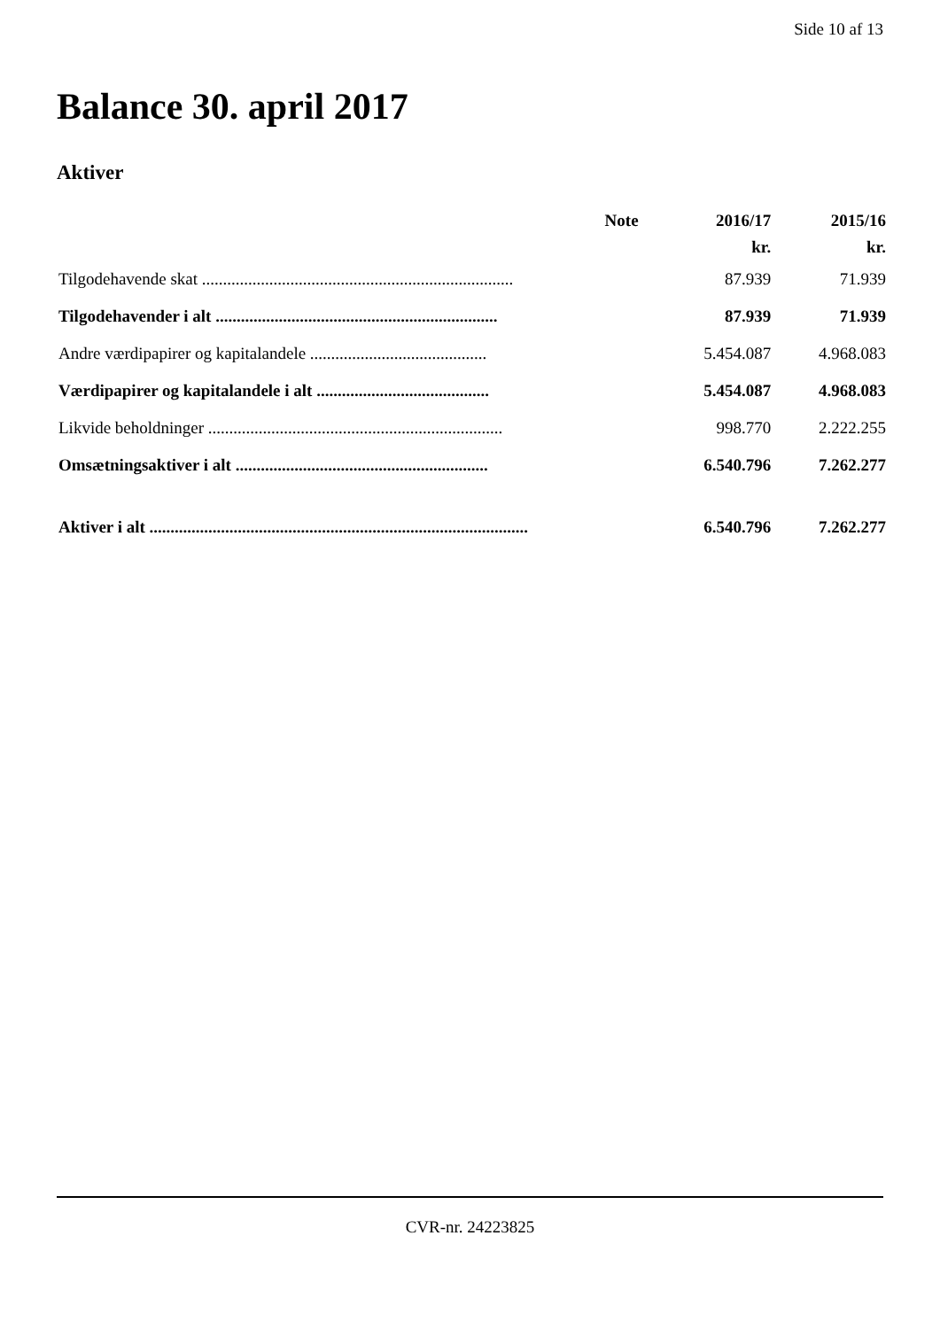Side 10 af 13
Balance 30. april 2017
Aktiver
| | Note | 2016/17 | 2015/16 |
| --- | --- | --- | --- |
| | | kr. | kr. |
| Tilgodehavende skat .......................................................................... | | 87.939 | 71.939 |
| Tilgodehavender i alt ................................................................... | | 87.939 | 71.939 |
| Andre værdipapirer og kapitalandele .......................................... | | 5.454.087 | 4.968.083 |
| Værdipapirer og kapitalandele i alt ......................................... | | 5.454.087 | 4.968.083 |
| Likvide beholdninger ...................................................................... | | 998.770 | 2.222.255 |
| Omsætningsaktiver i alt ............................................................ | | 6.540.796 | 7.262.277 |
| Aktiver i alt .......................................................................................... | | 6.540.796 | 7.262.277 |
CVR-nr. 24223825